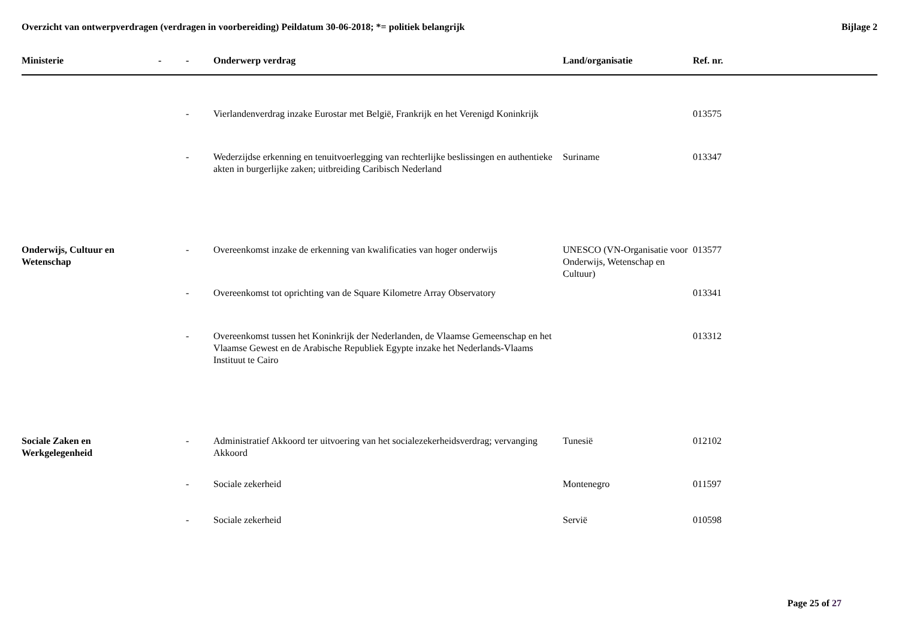Overzicht van ontwerpverdragen (verdragen in voorbereiding) Peildatum 30-06-2018; *= politiek belangrijk Bijlage 2
| Ministerie | - | - | Onderwerp verdrag | Land/organisatie | Ref. nr. |
| --- | --- | --- | --- | --- | --- |
| | | - | Vierlandenverdrag inzake Eurostar met België, Frankrijk en het Verenigd Koninkrijk | | 013575 |
| | | - | Wederzijdse erkenning en tenuitvoerlegging van rechterlijke beslissingen en authentieke akten in burgerlijke zaken; uitbreiding Caribisch Nederland | Suriname | 013347 |
| Onderwijs, Cultuur en Wetenschap | | - | Overeenkomst inzake de erkenning van kwalificaties van hoger onderwijs | UNESCO (VN-Organisatie voor Onderwijs, Wetenschap en Cultuur) | 013577 |
| | | - | Overeenkomst tot oprichting van de Square Kilometre Array Observatory | | 013341 |
| | | - | Overeenkomst tussen het Koninkrijk der Nederlanden, de Vlaamse Gemeenschap en het Vlaamse Gewest en de Arabische Republiek Egypte inzake het Nederlands-Vlaams Instituut te Cairo | | 013312 |
| Sociale Zaken en Werkgelegenheid | | - | Administratief Akkoord ter uitvoering van het socialezekerheidsverdrag; vervanging Akkoord | Tunesië | 012102 |
| | | - | Sociale zekerheid | Montenegro | 011597 |
| | | - | Sociale zekerheid | Servië | 010598 |
Page 25 of 27